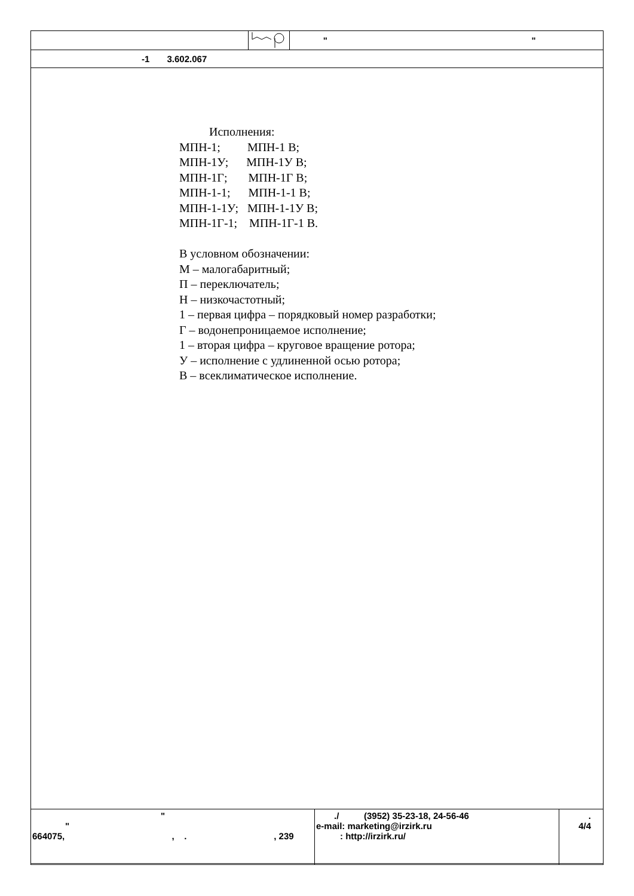| | | " " |
| -1 3.602.067 | | |
Исполнения:
МПН-1; МПН-1 В;
МПН-1У; МПН-1У В;
МПН-1Г; МПН-1Г В;
МПН-1-1; МПН-1-1 В;
МПН-1-1У; МПН-1-1У В;
МПН-1Г-1; МПН-1Г-1 В.
В условном обозначении:
М – малогабаритный;
П – переключатель;
Н – низкочастотный;
1 – первая цифра – порядковый номер разработки;
Г – водонепроницаемое исполнение;
1 – вторая цифра – круговое вращение ротора;
У – исполнение с удлиненной осью ротора;
В – всеклиматическое исполнение.
| " " 664075, , . , 239 | ./ (3952) 35-23-18, 24-56-46 e-mail: marketing@irzirk.ru : http://irzirk.ru/ | . 4/4 |